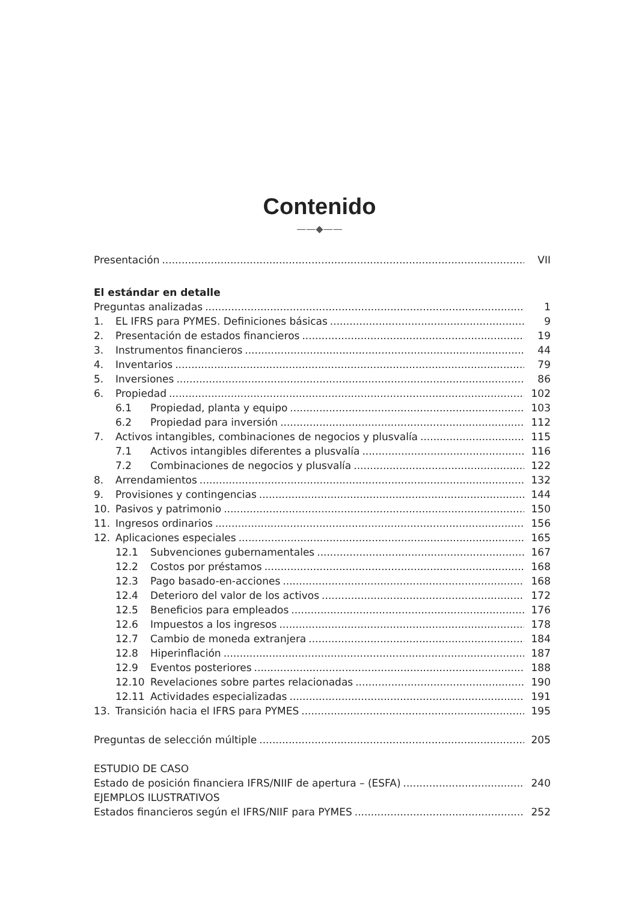Contenido
——◆——
Presentación VII
El estándar en detalle
Preguntas analizadas 1
1. EL IFRS para PYMES. Definiciones básicas 9
2. Presentación de estados financieros 19
3. Instrumentos financieros 44
4. Inventarios 79
5. Inversiones 86
6. Propiedad 102
6.1 Propiedad, planta y equipo 103
6.2 Propiedad para inversión 112
7. Activos intangibles, combinaciones de negocios y plusvalía 115
7.1 Activos intangibles diferentes a plusvalía 116
7.2 Combinaciones de negocios y plusvalía 122
8. Arrendamientos 132
9. Provisiones y contingencias 144
10. Pasivos y patrimonio 150
11. Ingresos ordinarios 156
12. Aplicaciones especiales 165
12.1 Subvenciones gubernamentales 167
12.2 Costos por préstamos 168
12.3 Pago basado-en-acciones 168
12.4 Deterioro del valor de los activos 172
12.5 Beneficios para empleados 176
12.6 Impuestos a los ingresos 178
12.7 Cambio de moneda extranjera 184
12.8 Hiperinflación 187
12.9 Eventos posteriores 188
12.10 Revelaciones sobre partes relacionadas 190
12.11 Actividades especializadas 191
13. Transición hacia el IFRS para PYMES 195
Preguntas de selección múltiple 205
ESTUDIO DE CASO
Estado de posición financiera IFRS/NIIF de apertura – (ESFA) 240
EJEMPLOS ILUSTRATIVOS
Estados financieros según el IFRS/NIIF para PYMES 252